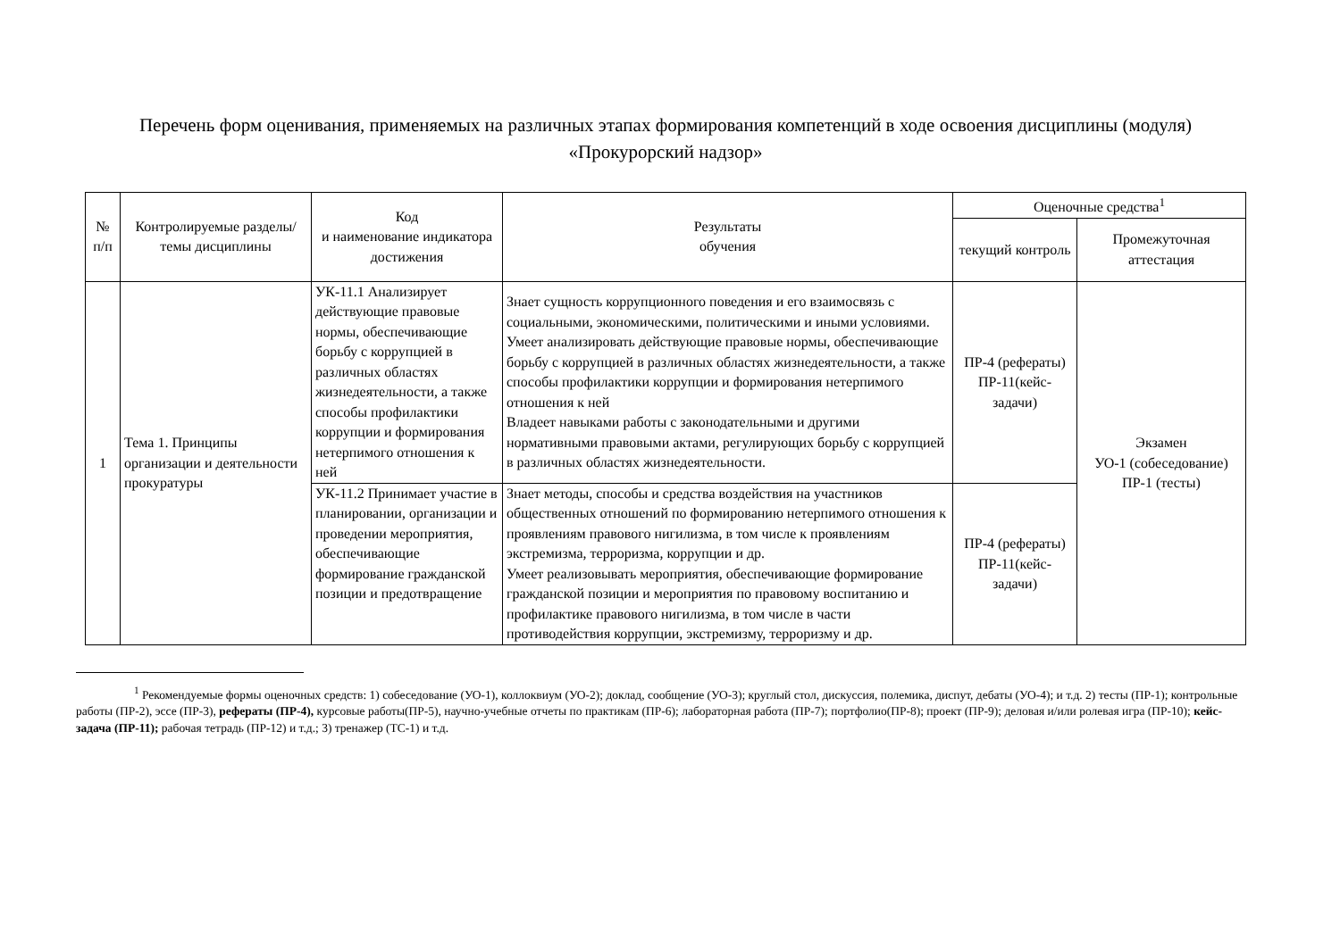Перечень форм оценивания, применяемых на различных этапах формирования компетенций в ходе освоения дисциплины (модуля)
«Прокурорский надзор»
| № п/п | Контролируемые разделы/темы дисциплины | Код и наименование индикатора достижения | Результаты обучения | Оценочные средства<sup>1</sup> | |
| --- | --- | --- | --- | --- | --- |
| | | | | текущий контроль | Промежуточная аттестация |
| 1 | Тема 1. Принципы организации и деятельности прокуратуры | УК-11.1 Анализирует действующие правовые нормы, обеспечивающие борьбу с коррупцией в различных областях жизнедеятельности, а также способы профилактики коррупции и формирования нетерпимого отношения к ней | Знает сущность коррупционного поведения и его взаимосвязь с социальными, экономическими, политическими и иными условиями. Умеет анализировать действующие правовые нормы, обеспечивающие борьбу с коррупцией в различных областях жизнедеятельности, а также способы профилактики коррупции и формирования нетерпимого отношения к ней Владеет навыками работы с законодательными и другими нормативными правовыми актами, регулирующих борьбу с коррупцией в различных областях жизнедеятельности. | ПР-4 (рефераты) ПР-11(кейс-задачи) | Экзамен УО-1 (собеседование) ПР-1 (тесты) |
| | | УК-11.2 Принимает участие в планировании, организации и проведении мероприятия, обеспечивающие формирование гражданской позиции и предотвращение | Знает методы, способы и средства воздействия на участников общественных отношений по формированию нетерпимого отношения к проявлениям правового нигилизма, в том числе к проявлениям экстремизма, терроризма, коррупции и др. Умеет реализовывать мероприятия, обеспечивающие формирование гражданской позиции и мероприятия по правовому воспитанию и профилактике правового нигилизма, в том числе в части противодействия коррупции, экстремизму, терроризму и др. | ПР-4 (рефераты) ПР-11(кейс-задачи) | |
<sup>1</sup> Рекомендуемые формы оценочных средств: 1) собеседование (УО-1), коллоквиум (УО-2); доклад, сообщение (УО-3); круглый стол, дискуссия, полемика, диспут, дебаты (УО-4); и т.д. 2) тесты (ПР-1); контрольные работы (ПР-2), эссе (ПР-3), рефераты (ПР-4), курсовые работы(ПР-5), научно-учебные отчеты по практикам (ПР-6); лабораторная работа (ПР-7); портфолио(ПР-8); проект (ПР-9); деловая и/или ролевая игра (ПР-10); кейс-задача (ПР-11); рабочая тетрадь (ПР-12) и т.д.; 3) тренажер (ТС-1) и т.д.